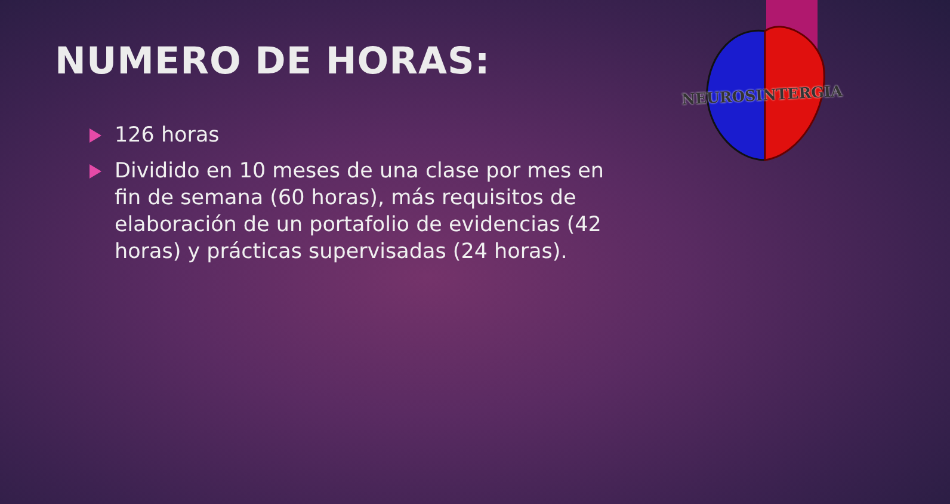NEUROSINTERGIA
NUMERO DE HORAS:
126 horas
Dividido en 10 meses de una clase por mes en fin de semana (60 horas), más requisitos de elaboración de un portafolio de evidencias (42 horas) y prácticas supervisadas (24 horas).